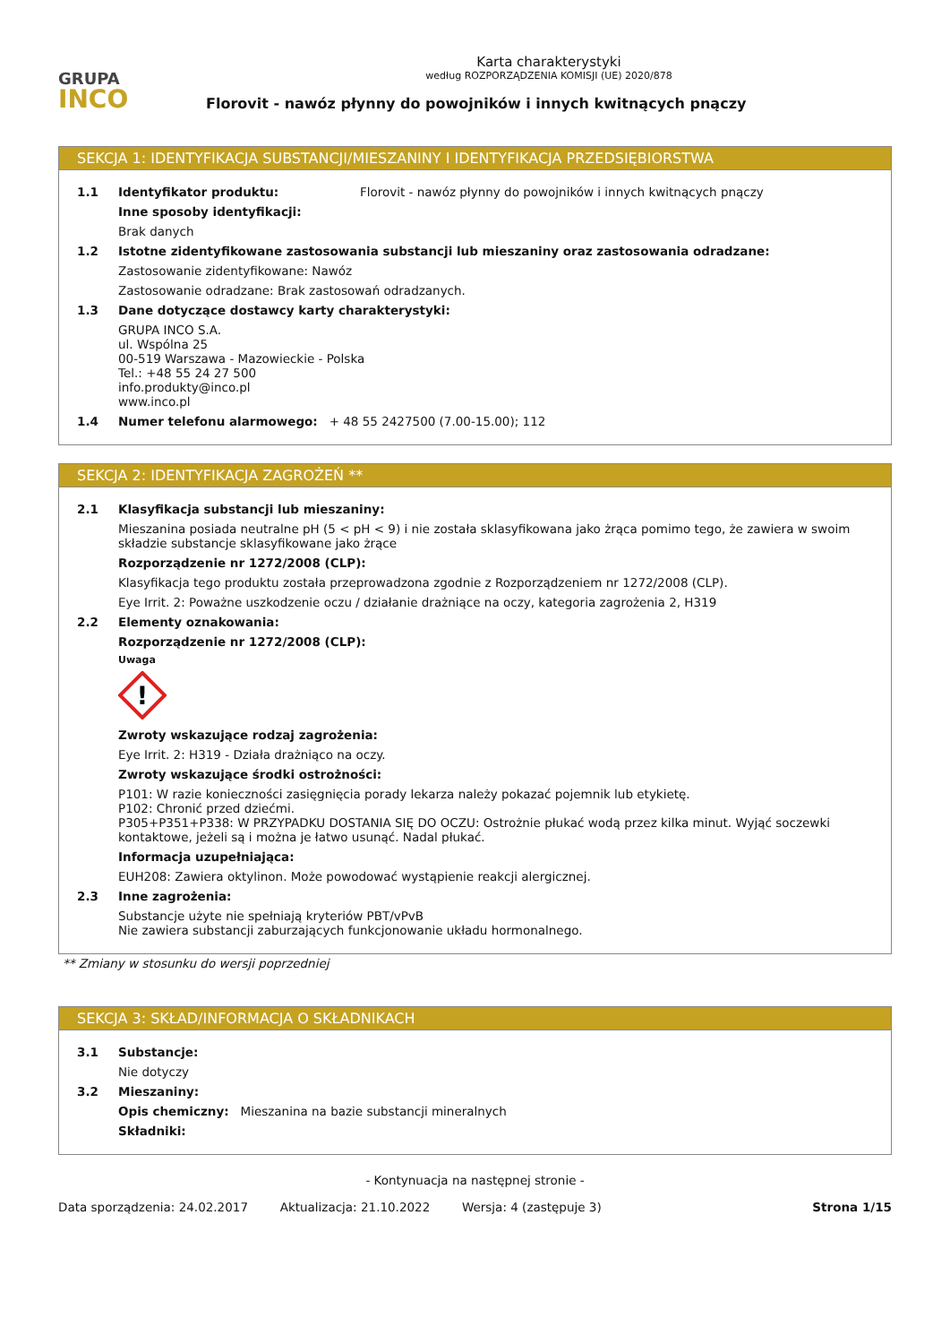GRUPA
INCO
Karta charakterystyki
według ROZPORZĄDZENIA KOMISJI (UE) 2020/878
Florovit - nawóz płynny do powojników i innych kwitnących pnączy
SEKCJA 1: IDENTYFIKACJA SUBSTANCJI/MIESZANINY I IDENTYFIKACJA PRZEDSIĘBIORSTWA
1.1 Identyfikator produktu: Florovit - nawóz płynny do powojników i innych kwitnących pnączy
Inne sposoby identyfikacji:
Brak danych
1.2 Istotne zidentyfikowane zastosowania substancji lub mieszaniny oraz zastosowania odradzane:
Zastosowanie zidentyfikowane: Nawóz
Zastosowanie odradzane: Brak zastosowań odradzanych.
1.3 Dane dotyczące dostawcy karty charakterystyki:
GRUPA INCO S.A.
ul. Wspólna 25
00-519 Warszawa - Mazowieckie - Polska
Tel.: +48 55 24 27 500
info.produkty@inco.pl
www.inco.pl
1.4 Numer telefonu alarmowego: + 48 55 2427500 (7.00-15.00); 112
SEKCJA 2: IDENTYFIKACJA ZAGROŻEŃ **
2.1 Klasyfikacja substancji lub mieszaniny:
Mieszanina posiada neutralne pH (5 < pH < 9) i nie została sklasyfikowana jako żrąca pomimo tego, że zawiera w swoim składzie substancje sklasyfikowane jako żrące
Rozporządzenie nr 1272/2008 (CLP):
Klasyfikacja tego produktu została przeprowadzona zgodnie z Rozporządzeniem nr 1272/2008 (CLP).
Eye Irrit. 2: Poważne uszkodzenie oczu / działanie drażniące na oczy, kategoria zagrożenia 2, H319
2.2 Elementy oznakowania:
Rozporządzenie nr 1272/2008 (CLP):
Uwaga
!
Zwroty wskazujące rodzaj zagrożenia:
Eye Irrit. 2: H319 - Działa drażniąco na oczy.
Zwroty wskazujące środki ostrożności:
P101: W razie konieczności zasięgnięcia porady lekarza należy pokazać pojemnik lub etykietę.
P102: Chronić przed dziećmi.
P305+P351+P338: W PRZYPADKU DOSTANIA SIĘ DO OCZU: Ostrożnie płukać wodą przez kilka minut. Wyjąć soczewki kontaktowe, jeżeli są i można je łatwo usunąć. Nadal płukać.
Informacja uzupełniająca:
EUH208: Zawiera oktylinon. Może powodować wystąpienie reakcji alergicznej.
2.3 Inne zagrożenia:
Substancje użyte nie spełniają kryteriów PBT/vPvB
Nie zawiera substancji zaburzających funkcjonowanie układu hormonalnego.
** Zmiany w stosunku do wersji poprzedniej
SEKCJA 3: SKŁAD/INFORMACJA O SKŁADNIKACH
3.1 Substancje:
Nie dotyczy
3.2 Mieszaniny:
Opis chemiczny: Mieszanina na bazie substancji mineralnych
Składniki:
- Kontynuacja na następnej stronie -
Data sporządzenia: 24.02.2017 Aktualizacja: 21.10.2022 Wersja: 4 (zastępuje 3) Strona 1/15